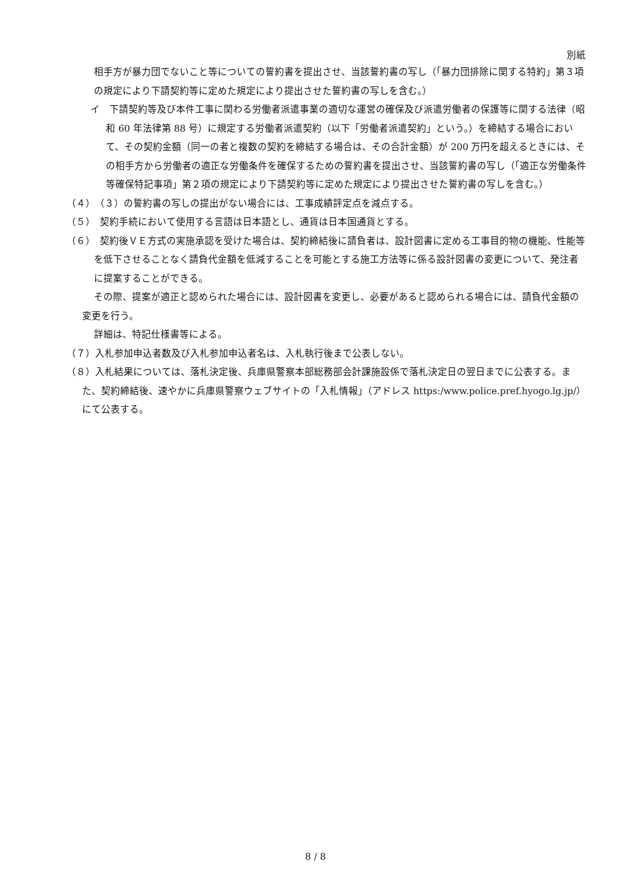別紙
相手方が暴力団でないこと等についての誓約書を提出させ、当該誓約書の写し（「暴力団排除に関する特約」第３項の規定により下請契約等に定めた規定により提出させた誓約書の写しを含む。）
イ　下請契約等及び本件工事に関わる労働者派遣事業の適切な運営の確保及び派遣労働者の保護等に関する法律（昭和 60 年法律第 88 号）に規定する労働者派遣契約（以下「労働者派遣契約」という。）を締結する場合において、その契約金額（同一の者と複数の契約を締結する場合は、その合計金額）が 200 万円を超えるときには、その相手方から労働者の適正な労働条件を確保するための誓約書を提出させ、当該誓約書の写し（「適正な労働条件等確保特記事項」第２項の規定により下請契約等に定めた規定により提出させた誓約書の写しを含む。）
（４）　（３）の誓約書の写しの提出がない場合には、工事成績評定点を減点する。
（５）　契約手続において使用する言語は日本語とし、通貨は日本国通貨とする。
（６）　契約後ＶＥ方式の実施承認を受けた場合は、契約締結後に請負者は、設計図書に定める工事目的物の機能、性能等を低下させることなく請負代金額を低減することを可能とする施工方法等に係る設計図書の変更について、発注者に提案することができる。
その際、提案が適正と認められた場合には、設計図書を変更し、必要があると認められる場合には、請負代金額の変更を行う。
詳細は、特記仕様書等による。
（７）入札参加申込者数及び入札参加申込者名は、入札執行後まで公表しない。
（８）入札結果については、落札決定後、兵庫県警察本部総務部会計課施設係で落札決定日の翌日までに公表する。また、契約締結後、速やかに兵庫県警察ウェブサイトの「入札情報」（アドレス https:/www.police.pref.hyogo.lg.jp/）にて公表する。
8 / 8